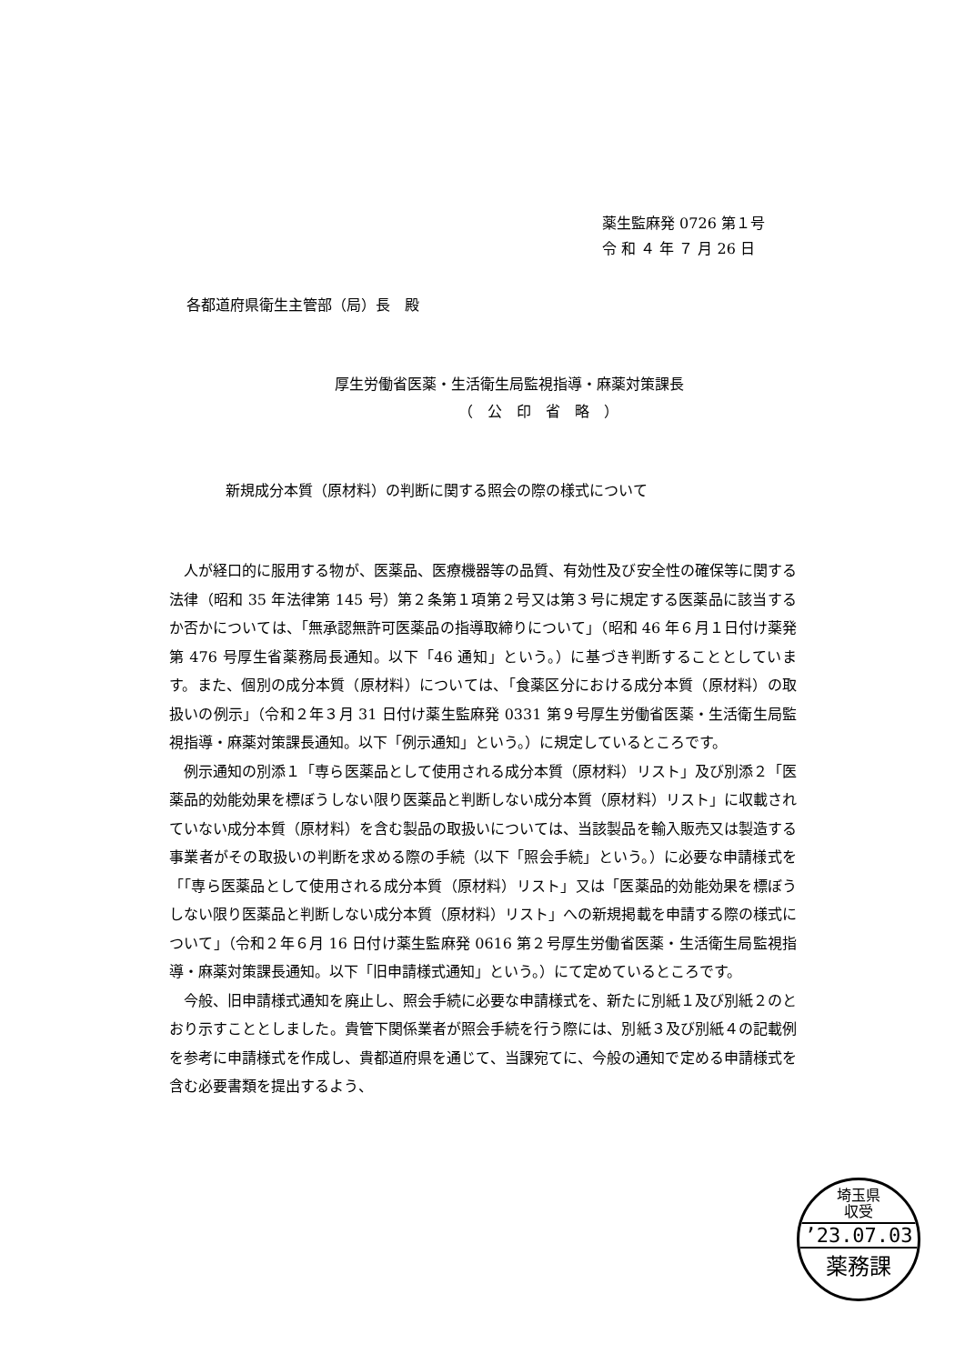薬生監麻発 0726 第１号
令 和 ４ 年 ７ 月 26 日
各都道府県衛生主管部（局）長　殿
厚生労働省医薬・生活衛生局監視指導・麻薬対策課長
　　　　　　　　　（　公　印　省　略　）
新規成分本質（原材料）の判断に関する照会の際の様式について
人が経口的に服用する物が、医薬品、医療機器等の品質、有効性及び安全性の確保等に関する法律（昭和 35 年法律第 145 号）第２条第１項第２号又は第３号に規定する医薬品に該当するか否かについては、「無承認無許可医薬品の指導取締りについて」（昭和 46 年６月１日付け薬発第 476 号厚生省薬務局長通知。以下「46 通知」という。）に基づき判断することとしています。また、個別の成分本質（原材料）については、「食薬区分における成分本質（原材料）の取扱いの例示」（令和２年３月 31 日付け薬生監麻発 0331 第９号厚生労働省医薬・生活衛生局監視指導・麻薬対策課長通知。以下「例示通知」という。）に規定しているところです。
例示通知の別添１「専ら医薬品として使用される成分本質（原材料）リスト」及び別添２「医薬品的効能効果を標ぼうしない限り医薬品と判断しない成分本質（原材料）リスト」に収載されていない成分本質（原材料）を含む製品の取扱いについては、当該製品を輸入販売又は製造する事業者がその取扱いの判断を求める際の手続（以下「照会手続」という。）に必要な申請様式を「「専ら医薬品として使用される成分本質（原材料）リスト」又は「医薬品的効能効果を標ぼうしない限り医薬品と判断しない成分本質（原材料）リスト」への新規掲載を申請する際の様式について」（令和２年６月 16 日付け薬生監麻発 0616 第２号厚生労働省医薬・生活衛生局監視指導・麻薬対策課長通知。以下「旧申請様式通知」という。）にて定めているところです。
今般、旧申請様式通知を廃止し、照会手続に必要な申請様式を、新たに別紙１及び別紙２のとおり示すこととしました。貴管下関係業者が照会手続を行う際には、別紙３及び別紙４の記載例を参考に申請様式を作成し、貴都道府県を通じて、当課宛てに、今般の通知で定める申請様式を含む必要書類を提出するよう、
埼玉県
収受
’23.07.03
薬務課